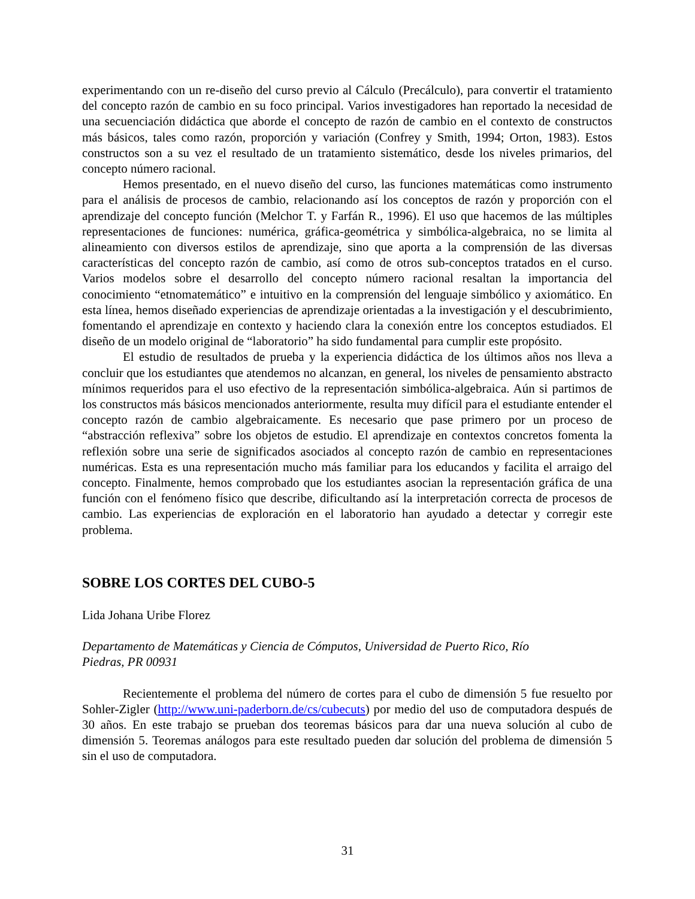experimentando con un re-diseño del curso previo al Cálculo (Precálculo), para convertir el tratamiento del concepto razón de cambio en su foco principal. Varios investigadores han reportado la necesidad de una secuenciación didáctica que aborde el concepto de razón de cambio en el contexto de constructos más básicos, tales como razón, proporción y variación (Confrey y Smith, 1994; Orton, 1983). Estos constructos son a su vez el resultado de un tratamiento sistemático, desde los niveles primarios, del concepto número racional.
Hemos presentado, en el nuevo diseño del curso, las funciones matemáticas como instrumento para el análisis de procesos de cambio, relacionando así los conceptos de razón y proporción con el aprendizaje del concepto función (Melchor T. y Farfán R., 1996). El uso que hacemos de las múltiples representaciones de funciones: numérica, gráfica-geométrica y simbólica-algebraica, no se limita al alineamiento con diversos estilos de aprendizaje, sino que aporta a la comprensión de las diversas características del concepto razón de cambio, así como de otros sub-conceptos tratados en el curso. Varios modelos sobre el desarrollo del concepto número racional resaltan la importancia del conocimiento “etnomatemático” e intuitivo en la comprensión del lenguaje simbólico y axiomático. En esta línea, hemos diseñado experiencias de aprendizaje orientadas a la investigación y el descubrimiento, fomentando el aprendizaje en contexto y haciendo clara la conexión entre los conceptos estudiados. El diseño de un modelo original de “laboratorio” ha sido fundamental para cumplir este propósito.
El estudio de resultados de prueba y la experiencia didáctica de los últimos años nos lleva a concluir que los estudiantes que atendemos no alcanzan, en general, los niveles de pensamiento abstracto mínimos requeridos para el uso efectivo de la representación simbólica-algebraica. Aún si partimos de los constructos más básicos mencionados anteriormente, resulta muy difícil para el estudiante entender el concepto razón de cambio algebraicamente. Es necesario que pase primero por un proceso de “abstracción reflexiva” sobre los objetos de estudio. El aprendizaje en contextos concretos fomenta la reflexión sobre una serie de significados asociados al concepto razón de cambio en representaciones numéricas. Esta es una representación mucho más familiar para los educandos y facilita el arraigo del concepto. Finalmente, hemos comprobado que los estudiantes asocian la representación gráfica de una función con el fenómeno físico que describe, dificultando así la interpretación correcta de procesos de cambio. Las experiencias de exploración en el laboratorio han ayudado a detectar y corregir este problema.
SOBRE LOS CORTES DEL CUBO-5
Lida Johana Uribe Florez
Departamento de Matemáticas y Ciencia de Cómputos, Universidad de Puerto Rico, Río
Piedras, PR 00931
Recientemente el problema del número de cortes para el cubo de dimensión 5 fue resuelto por Sohler-Zigler (http://www.uni-paderborn.de/cs/cubecuts) por medio del uso de computadora después de 30 años. En este trabajo se prueban dos teoremas básicos para dar una nueva solución al cubo de dimensión 5. Teoremas análogos para este resultado pueden dar solución del problema de dimensión 5 sin el uso de computadora.
31